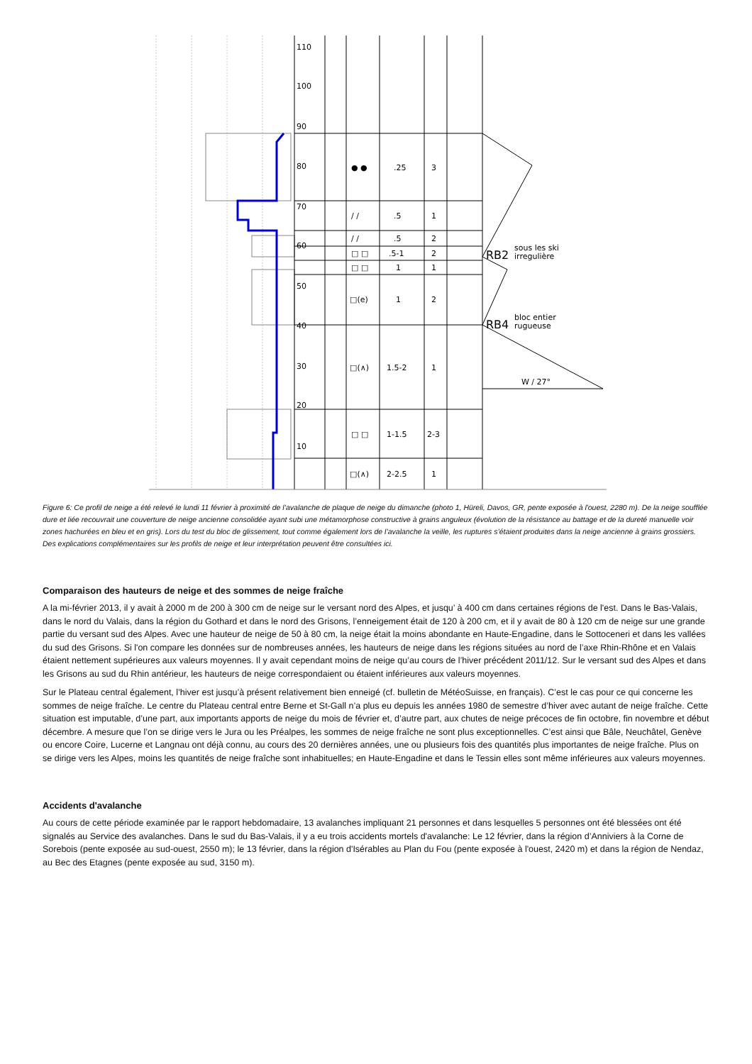110
100
90
80
70
60
50
40
30
20
10
● ●
.25
3
/ /
.5
1
/ /
.5
2
□ □
.5-1
2
□ □
1
1
□(e)
1
2
□(∧)
1.5-2
1
□ □
1-1.5
2-3
□(∧)
2-2.5
1
RB2
sous les ski
irregulière
RB4
bloc entier
rugueuse
W / 27°
Figure 6: Ce profil de neige a été relevé le lundi 11 février à proximité de l’avalanche de plaque de neige du dimanche (photo 1, Hüreli, Davos, GR, pente exposée à l'ouest, 2280 m). De la neige soufflée dure et liée recouvrait une couverture de neige ancienne consolidée ayant subi une métamorphose constructive à grains anguleux (évolution de la résistance au battage et de la dureté manuelle voir zones hachurées en bleu et en gris). Lors du test du bloc de glissement, tout comme également lors de l’avalanche la veille, les ruptures s’étaient produites dans la neige ancienne à grains grossiers. Des explications complémentaires sur les profils de neige et leur interprétation peuvent être consultées ici.
Comparaison des hauteurs de neige et des sommes de neige fraîche
A la mi-février 2013, il y avait à 2000 m de 200 à 300 cm de neige sur le versant nord des Alpes, et jusqu’ à 400 cm dans certaines régions de l'est. Dans le Bas-Valais, dans le nord du Valais, dans la région du Gothard et dans le nord des Grisons, l’enneigement était de 120 à 200 cm, et il y avait de 80 à 120 cm de neige sur une grande partie du versant sud des Alpes. Avec une hauteur de neige de 50 à 80 cm, la neige était la moins abondante en Haute-Engadine, dans le Sottoceneri et dans les vallées du sud des Grisons. Si l'on compare les données sur de nombreuses années, les hauteurs de neige dans les régions situées au nord de l’axe Rhin-Rhône et en Valais étaient nettement supérieures aux valeurs moyennes. Il y avait cependant moins de neige qu’au cours de l’hiver précédent 2011/12. Sur le versant sud des Alpes et dans les Grisons au sud du Rhin antérieur, les hauteurs de neige correspondaient ou étaient inférieures aux valeurs moyennes.
Sur le Plateau central également, l’hiver est jusqu’à présent relativement bien enneigé (cf. bulletin de MétéoSuisse, en français). C’est le cas pour ce qui concerne les sommes de neige fraîche. Le centre du Plateau central entre Berne et St-Gall n’a plus eu depuis les années 1980 de semestre d’hiver avec autant de neige fraîche. Cette situation est imputable, d’une part, aux importants apports de neige du mois de février et, d’autre part, aux chutes de neige précoces de fin octobre, fin novembre et début décembre. A mesure que l’on se dirige vers le Jura ou les Préalpes, les sommes de neige fraîche ne sont plus exceptionnelles. C’est ainsi que Bâle, Neuchâtel, Genève ou encore Coire, Lucerne et Langnau ont déjà connu, au cours des 20 dernières années, une ou plusieurs fois des quantités plus importantes de neige fraîche. Plus on se dirige vers les Alpes, moins les quantités de neige fraîche sont inhabituelles; en Haute-Engadine et dans le Tessin elles sont même inférieures aux valeurs moyennes.
Accidents d'avalanche
Au cours de cette période examinée par le rapport hebdomadaire, 13 avalanches impliquant 21 personnes et dans lesquelles 5 personnes ont été blessées ont été signalés au Service des avalanches. Dans le sud du Bas-Valais, il y a eu trois accidents mortels d'avalanche: Le 12 février, dans la région d’Anniviers à la Corne de Sorebois (pente exposée au sud-ouest, 2550 m); le 13 février, dans la région d'Isérables au Plan du Fou (pente exposée à l'ouest, 2420 m) et dans la région de Nendaz, au Bec des Etagnes (pente exposée au sud, 3150 m).